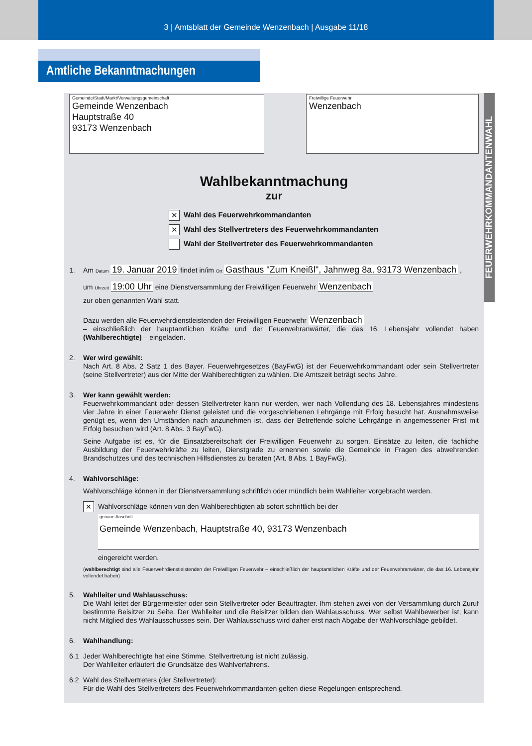3 | Amtsblatt der Gemeinde Wenzenbach | Ausgabe 11/18
Amtliche Bekanntmachungen
FEUERWEHRKOMMANDANTENWAHL
Gemeinde/Stadt/Markt/Verwaltungsgemeinschaft
Gemeinde Wenzenbach
Hauptstraße 40
93173 Wenzenbach
Freiwillige Feuerwehr
Wenzenbach
Wahlbekanntmachung
zur
✕ Wahl des Feuerwehrkommandanten
✕ Wahl des Stellvertreters des Feuerwehrkommandanten
Wahl der Stellvertreter des Feuerwehrkommandanten
1. Am Datum 19. Januar 2019 findet in/im Ort Gasthaus "Zum Kneißl", Jahnweg 8a, 93173 Wenzenbach ,
um Uhrzeit 19:00 Uhr eine Dienstversammlung der Freiwilligen Feuerwehr Wenzenbach
zur oben genannten Wahl statt.
Dazu werden alle Feuerwehrdienstleistenden der Freiwilligen Feuerwehr Wenzenbach
– einschließlich der hauptamtlichen Kräfte und der Feuerwehranwärter, die das 16. Lebensjahr vollendet haben (Wahlberechtigte) – eingeladen.
2. Wer wird gewählt:
Nach Art. 8 Abs. 2 Satz 1 des Bayer. Feuerwehrgesetzes (BayFwG) ist der Feuerwehrkommandant oder sein Stellvertreter (seine Stellvertreter) aus der Mitte der Wahlberechtigten zu wählen. Die Amtszeit beträgt sechs Jahre.
3. Wer kann gewählt werden:
Feuerwehrkommandant oder dessen Stellvertreter kann nur werden, wer nach Vollendung des 18. Lebensjahres mindestens vier Jahre in einer Feuerwehr Dienst geleistet und die vorgeschriebenen Lehrgänge mit Erfolg besucht hat. Ausnahmsweise genügt es, wenn den Umständen nach anzunehmen ist, dass der Betreffende solche Lehrgänge in angemessener Frist mit Erfolg besuchen wird (Art. 8 Abs. 3 BayFwG).
Seine Aufgabe ist es, für die Einsatzbereitschaft der Freiwilligen Feuerwehr zu sorgen, Einsätze zu leiten, die fachliche Ausbildung der Feuerwehrkräfte zu leiten, Dienstgrade zu ernennen sowie die Gemeinde in Fragen des abwehrenden Brandschutzes und des technischen Hilfsdienstes zu beraten (Art. 8 Abs. 1 BayFwG).
4. Wahlvorschläge:
Wahlvorschläge können in der Dienstversammlung schriftlich oder mündlich beim Wahlleiter vorgebracht werden.
✕ Wahlvorschläge können von den Wahlberechtigten ab sofort schriftlich bei der
genaue Anschrift
Gemeinde Wenzenbach, Hauptstraße 40, 93173 Wenzenbach
eingereicht werden.
(wahlberechtigt sind alle Feuerwehrdienstleistenden der Freiwilligen Feuerwehr – einschließlich der hauptamtlichen Kräfte und der Feuerwehranwärter, die das 16. Lebensjahr vollendet haben)
5. Wahlleiter und Wahlausschuss:
Die Wahl leitet der Bürgermeister oder sein Stellvertreter oder Beauftragter. Ihm stehen zwei von der Versammlung durch Zuruf bestimmte Beisitzer zu Seite. Der Wahlleiter und die Beisitzer bilden den Wahlausschuss. Wer selbst Wahlbewerber ist, kann nicht Mitglied des Wahlausschusses sein. Der Wahlausschuss wird daher erst nach Abgabe der Wahlvorschläge gebildet.
6. Wahlhandlung:
6.1 Jeder Wahlberechtigte hat eine Stimme. Stellvertretung ist nicht zulässig.
Der Wahlleiter erläutert die Grundsätze des Wahlverfahrens.
6.2 Wahl des Stellvertreters (der Stellvertreter):
Für die Wahl des Stellvertreters des Feuerwehrkommandanten gelten diese Regelungen entsprechend.